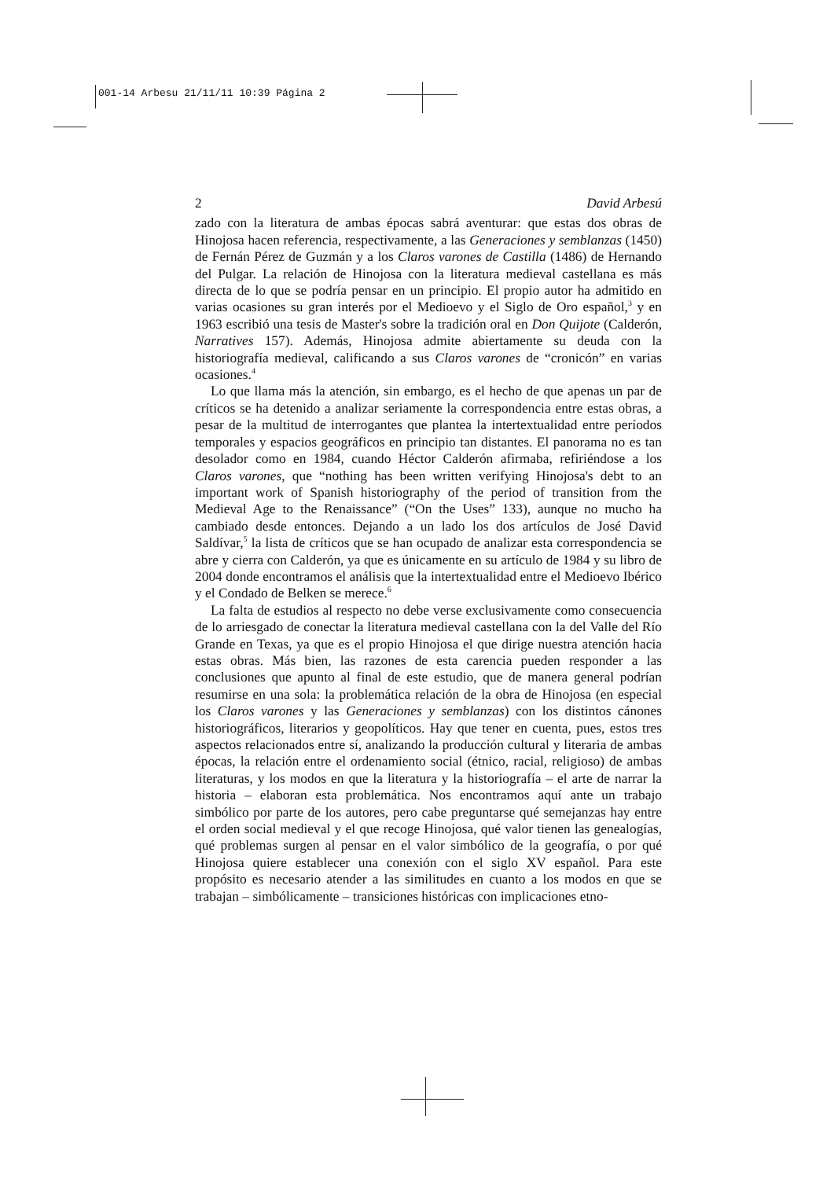001-14 Arbesu 21/11/11 10:39 Página 2
2 David Arbesú
zado con la literatura de ambas épocas sabrá aventurar: que estas dos obras de Hinojosa hacen referencia, respectivamente, a las Generaciones y semblanzas (1450) de Fernán Pérez de Guzmán y a los Claros varones de Castilla (1486) de Hernando del Pulgar. La relación de Hinojosa con la literatura medieval castellana es más directa de lo que se podría pensar en un principio. El propio autor ha admitido en varias ocasiones su gran interés por el Medioevo y el Siglo de Oro español,<sup>3</sup> y en 1963 escribió una tesis de Master's sobre la tradición oral en Don Quijote (Calderón, Narratives 157). Además, Hinojosa admite abiertamente su deuda con la historiografía medieval, calificando a sus Claros varones de “cronicón” en varias ocasiones.<sup>4</sup>
Lo que llama más la atención, sin embargo, es el hecho de que apenas un par de críticos se ha detenido a analizar seriamente la correspondencia entre estas obras, a pesar de la multitud de interrogantes que plantea la intertextualidad entre períodos temporales y espacios geográficos en principio tan distantes. El panorama no es tan desolador como en 1984, cuando Héctor Calderón afirmaba, refiriéndose a los Claros varones, que “nothing has been written verifying Hinojosa's debt to an important work of Spanish historiography of the period of transition from the Medieval Age to the Renaissance” (“On the Uses” 133), aunque no mucho ha cambiado desde entonces. Dejando a un lado los dos artículos de José David Saldívar,<sup>5</sup> la lista de críticos que se han ocupado de analizar esta correspondencia se abre y cierra con Calderón, ya que es únicamente en su artículo de 1984 y su libro de 2004 donde encontramos el análisis que la intertextualidad entre el Medioevo Ibérico y el Condado de Belken se merece.<sup>6</sup>
La falta de estudios al respecto no debe verse exclusivamente como consecuencia de lo arriesgado de conectar la literatura medieval castellana con la del Valle del Río Grande en Texas, ya que es el propio Hinojosa el que dirige nuestra atención hacia estas obras. Más bien, las razones de esta carencia pueden responder a las conclusiones que apunto al final de este estudio, que de manera general podrían resumirse en una sola: la problemática relación de la obra de Hinojosa (en especial los Claros varones y las Generaciones y semblanzas) con los distintos cánones historiográficos, literarios y geopolíticos. Hay que tener en cuenta, pues, estos tres aspectos relacionados entre sí, analizando la producción cultural y literaria de ambas épocas, la relación entre el ordenamiento social (étnico, racial, religioso) de ambas literaturas, y los modos en que la literatura y la historiografía – el arte de narrar la historia – elaboran esta problemática. Nos encontramos aquí ante un trabajo simbólico por parte de los autores, pero cabe preguntarse qué semejanzas hay entre el orden social medieval y el que recoge Hinojosa, qué valor tienen las genealogías, qué problemas surgen al pensar en el valor simbólico de la geografía, o por qué Hinojosa quiere establecer una conexión con el siglo XV español. Para este propósito es necesario atender a las similitudes en cuanto a los modos en que se trabajan – simbólicamente – transiciones históricas con implicaciones etno-